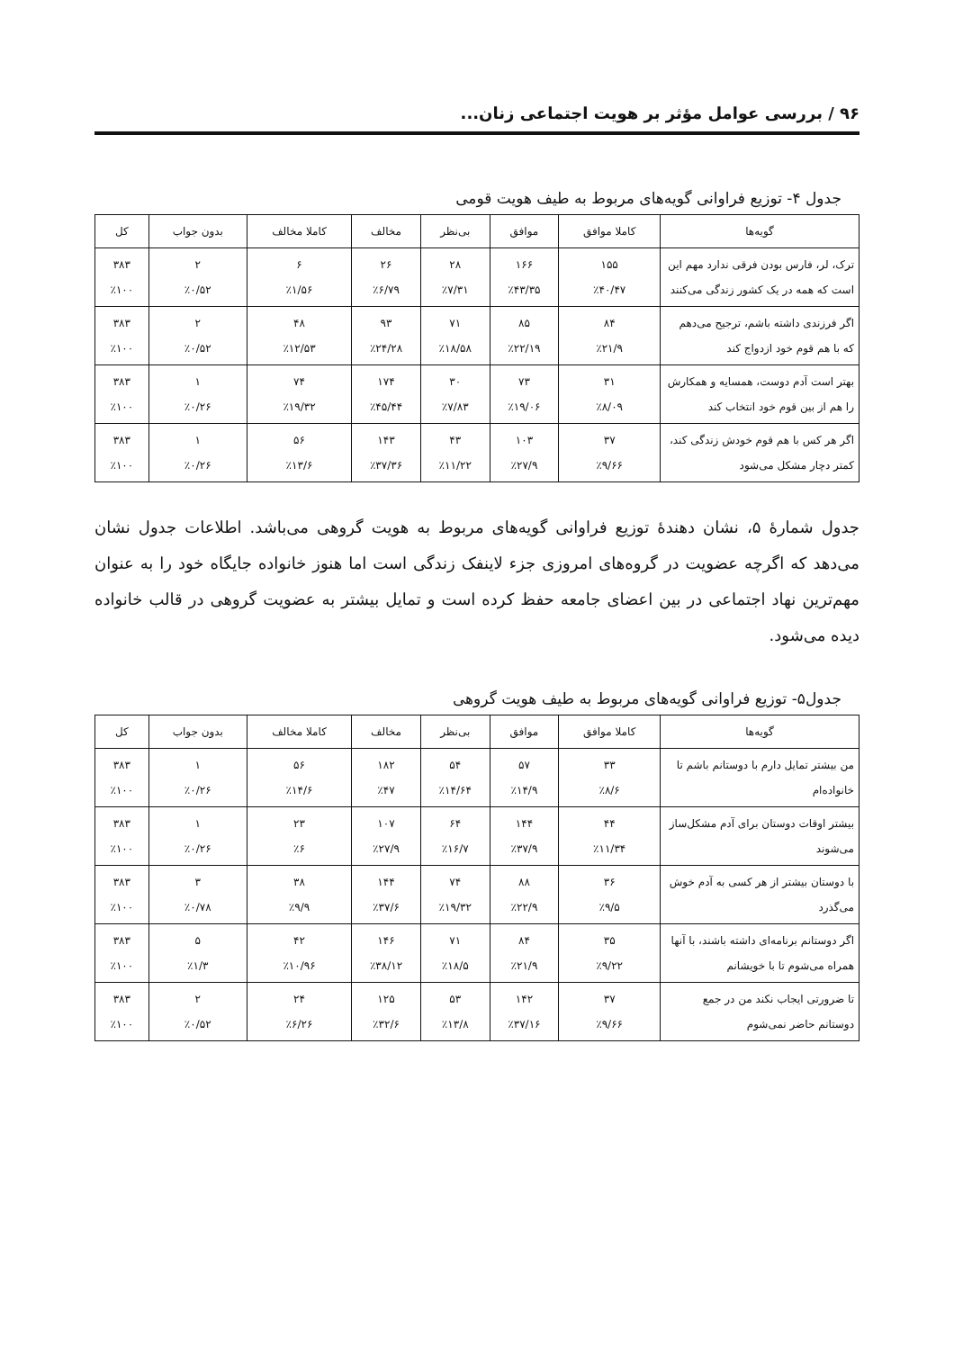۹۶ / بررسی عوامل مؤثر بر هویت اجتماعی زنان...
جدول ۴- توزیع فراوانی گویه‌های مربوط به طیف هویت قومی
| گویه‌ها | کاملا موافق | موافق | بی‌نظر | مخالف | کاملا مخالف | بدون جواب | کل |
| --- | --- | --- | --- | --- | --- | --- | --- |
| ترک، لر، فارس بودن فرقی ندارد مهم این است که همه در یک کشور زندگی می‌کنند | ۱۵۵ ٪۴۰/۴۷ | ۱۶۶ ٪۴۳/۳۵ | ۲۸ ٪۷/۳۱ | ۲۶ ٪۶/۷۹ | ۶ ٪۱/۵۶ | ۲ ٪۰/۵۲ | ۳۸۳ ٪۱۰۰ |
| اگر فرزندی داشته باشم، ترجیح می‌دهم که با هم قوم خود ازدواج کند | ۸۴ ٪۲۱/۹ | ۸۵ ٪۲۲/۱۹ | ۷۱ ٪۱۸/۵۸ | ۹۳ ٪۲۴/۲۸ | ۴۸ ٪۱۲/۵۳ | ۲ ٪۰/۵۲ | ۳۸۳ ٪۱۰۰ |
| بهتر است آدم دوست، همسایه و همکارش را هم از بین قوم خود انتخاب کند | ۳۱ ٪۸/۰۹ | ۷۳ ٪۱۹/۰۶ | ۳۰ ٪۷/۸۳ | ۱۷۴ ٪۴۵/۴۴ | ۷۴ ٪۱۹/۳۲ | ۱ ٪۰/۲۶ | ۳۸۳ ٪۱۰۰ |
| اگر هر کس با هم قوم خودش زندگی کند، کمتر دچار مشکل می‌شود | ۳۷ ٪۹/۶۶ | ۱۰۳ ٪۲۷/۹ | ۴۳ ٪۱۱/۲۲ | ۱۴۳ ٪۳۷/۳۶ | ۵۶ ٪۱۳/۶ | ۱ ٪۰/۲۶ | ۳۸۳ ٪۱۰۰ |
جدول شمارهٔ ۵، نشان دهندهٔ توزیع فراوانی گویه‌های مربوط به هویت گروهی می‌باشد. اطلاعات جدول نشان می‌دهد که اگرچه عضویت در گروه‌های امروزی جزء لاینفک زندگی است اما هنوز خانواده جایگاه خود را به عنوان مهم‌ترین نهاد اجتماعی در بین اعضای جامعه حفظ کرده است و تمایل بیشتر به عضویت گروهی در قالب خانواده دیده می‌شود.
جدول۵- توزیع فراوانی گویه‌های مربوط به طیف هویت گروهی
| گویه‌ها | کاملا موافق | موافق | بی‌نظر | مخالف | کاملا مخالف | بدون جواب | کل |
| --- | --- | --- | --- | --- | --- | --- | --- |
| من بیشتر تمایل دارم با دوستانم باشم تا خانواده‌ام | ۳۳ ٪۸/۶ | ۵۷ ٪۱۴/۹ | ۵۴ ٪۱۴/۶۴ | ۱۸۲ ٪۴۷ | ۵۶ ٪۱۴/۶ | ۱ ٪۰/۲۶ | ۳۸۳ ٪۱۰۰ |
| بیشتر اوقات دوستان برای آدم مشکل‌ساز می‌شوند | ۴۴ ٪۱۱/۳۴ | ۱۴۴ ٪۳۷/۹ | ۶۴ ٪۱۶/۷ | ۱۰۷ ٪۲۷/۹ | ۲۳ ٪۶ | ۱ ٪۰/۲۶ | ۳۸۳ ٪۱۰۰ |
| با دوستان بیشتر از هر کسی به آدم خوش می‌گذرد | ۳۶ ٪۹/۵ | ۸۸ ٪۲۲/۹ | ۷۴ ٪۱۹/۳۲ | ۱۴۴ ٪۳۷/۶ | ۳۸ ٪۹/۹ | ۳ ٪۰/۷۸ | ۳۸۳ ٪۱۰۰ |
| اگر دوستانم برنامه‌ای داشته باشند، با آنها همراه می‌شوم تا با خویشانم | ۳۵ ٪۹/۲۲ | ۸۴ ٪۲۱/۹ | ۷۱ ٪۱۸/۵ | ۱۴۶ ٪۳۸/۱۲ | ۴۲ ٪۱۰/۹۶ | ۵ ٪۱/۳ | ۳۸۳ ٪۱۰۰ |
| تا ضرورتی ایجاب نکند من در جمع دوستانم حاضر نمی‌شوم | ۳۷ ٪۹/۶۶ | ۱۴۲ ٪۳۷/۱۶ | ۵۳ ٪۱۳/۸ | ۱۲۵ ٪۳۲/۶ | ۲۴ ٪۶/۲۶ | ۲ ٪۰/۵۲ | ۳۸۳ ٪۱۰۰ |